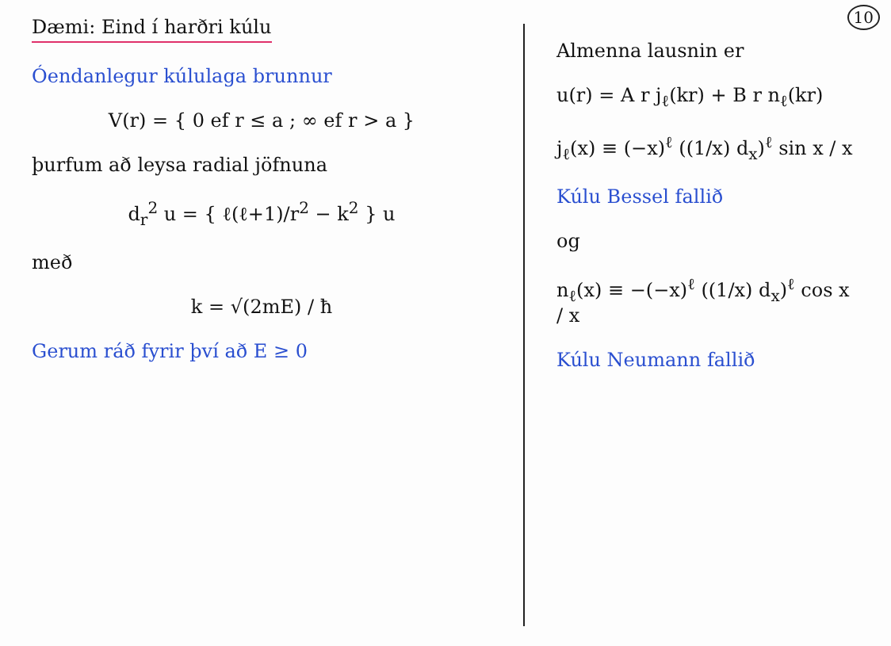10
Dæmi: Eind í harðri kúlu
Óendanlegur kúlulaga brunnur
V(r) = { 0 ef r ≤ a ; ∞ ef r > a }
þurfum að leysa radial jöfnuna
d<sub>r</sub><sup>2</sup> u = { ℓ(ℓ+1)/r<sup>2</sup> − k<sup>2</sup> } u
með
k = √(2mE) / ħ
Gerum ráð fyrir því að E ≥ 0
Almenna lausnin er
u(r) = A r j<sub>ℓ</sub>(kr) + B r n<sub>ℓ</sub>(kr)
j<sub>ℓ</sub>(x) ≡ (−x)<sup>ℓ</sup> ((1/x) d<sub>x</sub>)<sup>ℓ</sup> sin x / x
Kúlu Bessel fallið
og
n<sub>ℓ</sub>(x) ≡ −(−x)<sup>ℓ</sup> ((1/x) d<sub>x</sub>)<sup>ℓ</sup> cos x / x
Kúlu Neumann fallið